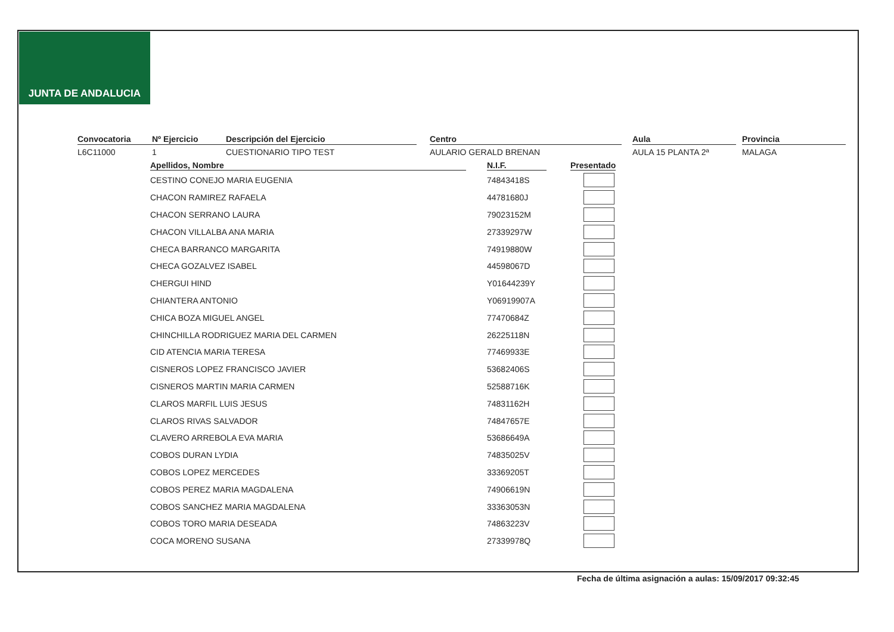JUNTA DE ANDALUCIA
Convocatoria
L6C11000
Nº Ejercicio
1
Descripción del Ejercicio
CUESTIONARIO TIPO TEST
Centro
AULARIO GERALD BRENAN
Aula
AULA 15 PLANTA 2ª
Provincia
MALAGA
| Apellidos, Nombre | N.I.F. | Presentado |
| --- | --- | --- |
| CESTINO CONEJO MARIA EUGENIA | 74843418S | |
| CHACON RAMIREZ RAFAELA | 44781680J | |
| CHACON SERRANO LAURA | 79023152M | |
| CHACON VILLALBA ANA MARIA | 27339297W | |
| CHECA BARRANCO MARGARITA | 74919880W | |
| CHECA GOZALVEZ ISABEL | 44598067D | |
| CHERGUI HIND | Y01644239Y | |
| CHIANTERA ANTONIO | Y06919907A | |
| CHICA BOZA MIGUEL ANGEL | 77470684Z | |
| CHINCHILLA RODRIGUEZ MARIA DEL CARMEN | 26225118N | |
| CID ATENCIA MARIA TERESA | 77469933E | |
| CISNEROS LOPEZ FRANCISCO JAVIER | 53682406S | |
| CISNEROS MARTIN MARIA CARMEN | 52588716K | |
| CLAROS MARFIL LUIS JESUS | 74831162H | |
| CLAROS RIVAS SALVADOR | 74847657E | |
| CLAVERO ARREBOLA EVA MARIA | 53686649A | |
| COBOS DURAN LYDIA | 74835025V | |
| COBOS LOPEZ MERCEDES | 33369205T | |
| COBOS PEREZ MARIA MAGDALENA | 74906619N | |
| COBOS SANCHEZ MARIA MAGDALENA | 33363053N | |
| COBOS TORO MARIA DESEADA | 74863223V | |
| COCA MORENO SUSANA | 27339978Q | |
Fecha de última asignación a aulas: 15/09/2017 09:32:45